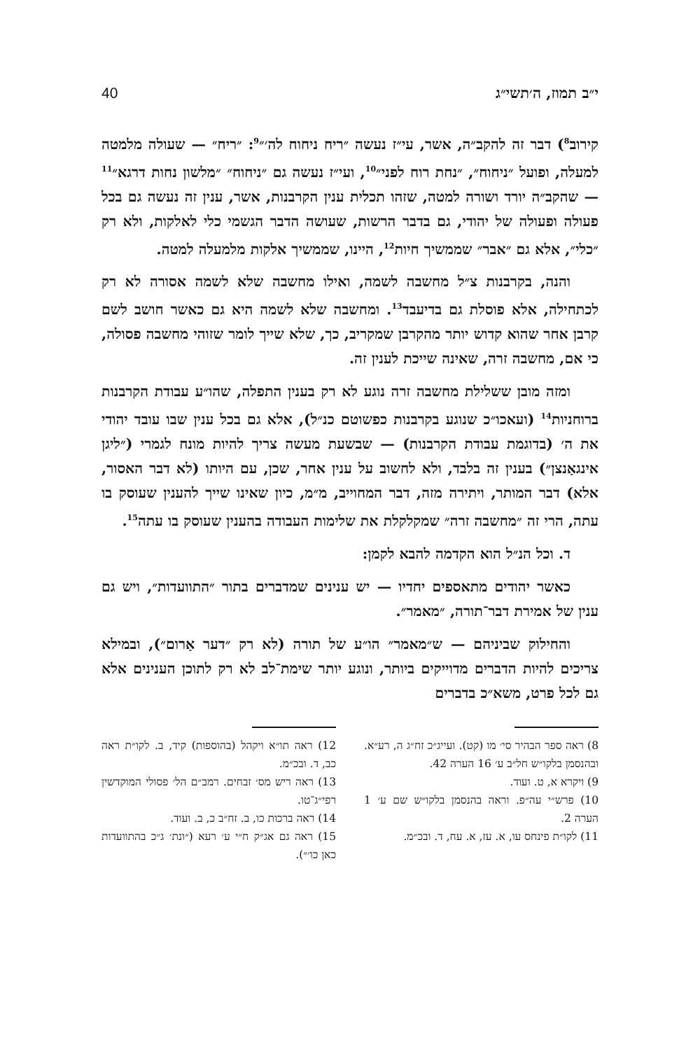י״ב תמוז, ה׳תשי״ג 40
קירוב<sup>8</sup>) דבר זה להקב״ה, אשר, עי״ז נעשה ״ריח ניחוח לה׳״<sup>9</sup>: ״ריח״ — שעולה מלמטה למעלה, ופועל ״ניחוח״, ״נחת רוח לפני״<sup>10</sup>, ועי״ז נעשה גם ״ניחוח״ ״מלשון נחות דרגא״<sup>11</sup> — שהקב״ה יורד ושורה למטה, שזהו תכלית ענין הקרבנות, אשר, ענין זה נעשה גם בכל פעולה ופעולה של יהודי, גם בדבר הרשות, שעושה הדבר הגשמי כלי לאלקות, ולא רק ״כלי״, אלא גם ״אבר״ שממשיך חיות<sup>12</sup>, היינו, שממשיך אלקות מלמעלה למטה.
והנה, בקרבנות צ״ל מחשבה לשמה, ואילו מחשבה שלא לשמה אסורה לא רק לכתחילה, אלא פוסלת גם בדיעבד<sup>13</sup>. ומחשבה שלא לשמה היא גם כאשר חושב לשם קרבן אחר שהוא קדוש יותר מהקרבן שמקריב, כך, שלא שייך לומר שזוהי מחשבה פסולה, כי אם, מחשבה זרה, שאינה שייכת לענין זה.
ומזה מובן ששלילת מחשבה זרה נוגע לא רק בענין התפלה, שהו״ע עבודת הקרבנות ברוחניות<sup>14</sup> (ועאכו״כ שנוגע בקרבנות כפשוטם כנ״ל), אלא גם בכל ענין שבו עובד יהודי את ה׳ (בדוגמת עבודת הקרבנות) — שבשעת מעשה צריך להיות מונח לגמרי (״ליגן אינגאַנצן״) בענין זה בלבד, ולא לחשוב על ענין אחר, שכן, עם היותו (לא דבר האסור, אלא) דבר המותר, ויתירה מזה, דבר המחוייב, מ״מ, כיון שאינו שייך להענין שעוסק בו עתה, הרי זה ״מחשבה זרה״ שמקלקלת את שלימות העבודה בהענין שעוסק בו עתה<sup>15</sup>.
ד. וכל הנ״ל הוא הקדמה להבא לקמן:
כאשר יהודים מתאספים יחדיו — יש ענינים שמדברים בתור ״התוועדות״, ויש גם ענין של אמירת דבר־תורה, ״מאמר״.
והחילוק שביניהם — ש״מאמר״ הו״ע של תורה (לא רק ״דער אַרום״), ובמילא צריכים להיות הדברים מדוייקים ביותר, ונוגע יותר שימת־לב לא רק לתוכן הענינים אלא גם לכל פרט, משא״כ בדברים
8) ראה ספר הבהיר סי׳ מו (קט). ועייג״כ זח״ג ה, רע״א. ובהנסמן בלקו״ש חל״ב ע׳ 16 הערה 42.
9) ויקרא א, ט. ועוד.
10) פרש״י עה״פ. וראה בהנסמן בלקו״ש שם ע׳ 1 הערה 2.
11) לקו״ת פינחס עו, א. עז, א. עח, ד. ובכ״מ.
12) ראה תו״א ויקהל (בהוספות) קיד, ב. לקו״ת ראה כב, ד. ובכ״מ.
13) ראה ריש מס׳ זבחים. רמב״ם הל׳ פסולי המוקדשין רפי״ג־טו.
14) ראה ברכות כו, ב. זח״ב כ, ב. ועוד.
15) ראה גם אג״ק ח״י ע׳ רעא (״ונת׳ ג״כ בהתוועדות כאן כו׳״).